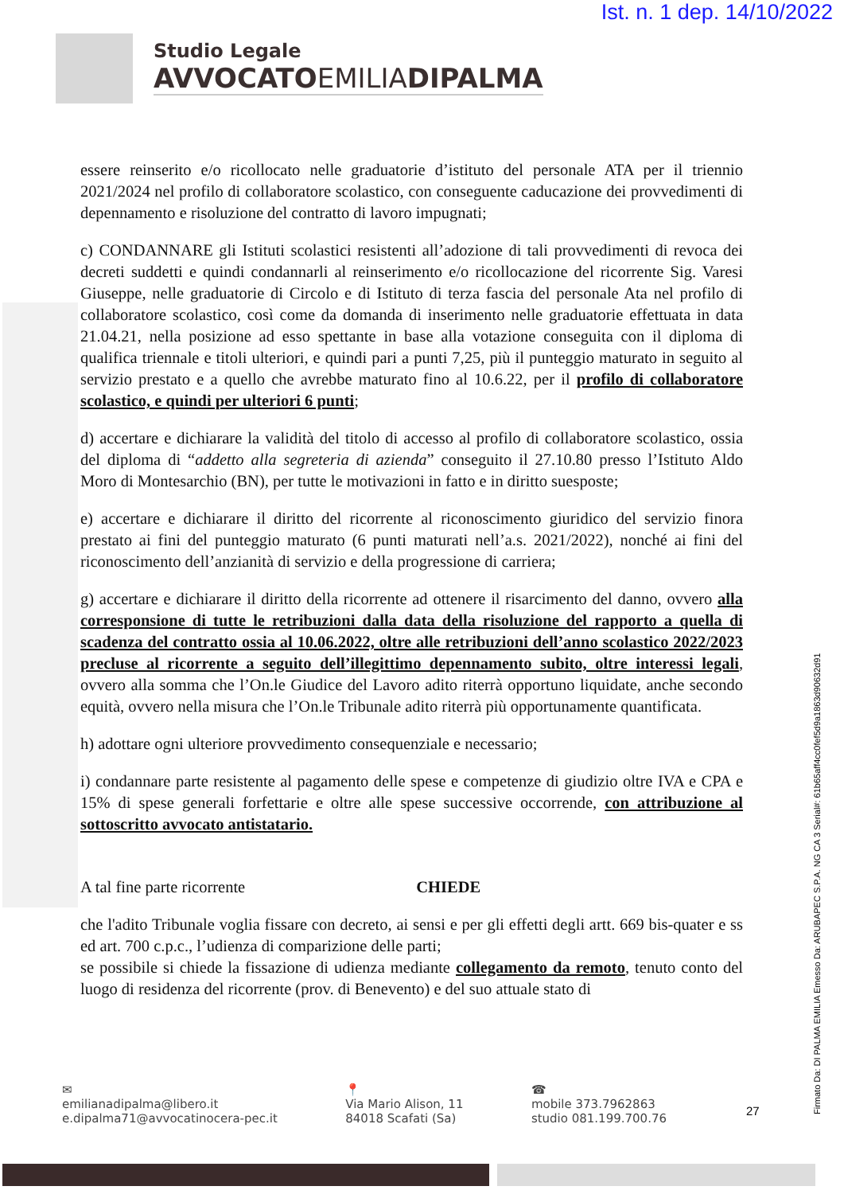Ist. n. 1 dep. 14/10/2022
Studio Legale
AVVOCATOEMILIADIPALMA
essere reinserito e/o ricollocato nelle graduatorie d’istituto del personale ATA per il triennio 2021/2024 nel profilo di collaboratore scolastico, con conseguente caducazione dei provvedimenti di depennamento e risoluzione del contratto di lavoro impugnati;
c) CONDANNARE gli Istituti scolastici resistenti all’adozione di tali provvedimenti di revoca dei decreti suddetti e quindi condannarli al reinserimento e/o ricollocazione del ricorrente Sig. Varesi Giuseppe, nelle graduatorie di Circolo e di Istituto di terza fascia del personale Ata nel profilo di collaboratore scolastico, così come da domanda di inserimento nelle graduatorie effettuata in data 21.04.21, nella posizione ad esso spettante in base alla votazione conseguita con il diploma di qualifica triennale e titoli ulteriori, e quindi pari a punti 7,25, più il punteggio maturato in seguito al servizio prestato e a quello che avrebbe maturato fino al 10.6.22, per il profilo di collaboratore scolastico, e quindi per ulteriori 6 punti;
d) accertare e dichiarare la validità del titolo di accesso al profilo di collaboratore scolastico, ossia del diploma di “addetto alla segreteria di azienda” conseguito il 27.10.80 presso l’Istituto Aldo Moro di Montesarchio (BN), per tutte le motivazioni in fatto e in diritto suesposte;
e) accertare e dichiarare il diritto del ricorrente al riconoscimento giuridico del servizio finora prestato ai fini del punteggio maturato (6 punti maturati nell’a.s. 2021/2022), nonché ai fini del riconoscimento dell’anzianità di servizio e della progressione di carriera;
g) accertare e dichiarare il diritto della ricorrente ad ottenere il risarcimento del danno, ovvero alla corresponsione di tutte le retribuzioni dalla data della risoluzione del rapporto a quella di scadenza del contratto ossia al 10.06.2022, oltre alle retribuzioni dell’anno scolastico 2022/2023 precluse al ricorrente a seguito dell’illegittimo depennamento subito, oltre interessi legali, ovvero alla somma che l’On.le Giudice del Lavoro adito riterrà opportuno liquidate, anche secondo equità, ovvero nella misura che l’On.le Tribunale adito riterrà più opportunamente quantificata.
h) adottare ogni ulteriore provvedimento consequenziale e necessario;
i) condannare parte resistente al pagamento delle spese e competenze di giudizio oltre IVA e CPA e 15% di spese generali forfettarie e oltre alle spese successive occorrende, con attribuzione al sottoscritto avvocato antistatario.
A tal fine parte ricorrente CHIEDE
che l'adito Tribunale voglia fissare con decreto, ai sensi e per gli effetti degli artt. 669 bis-quater e ss ed art. 700 c.p.c., l’udienza di comparizione delle parti;
se possibile si chiede la fissazione di udienza mediante collegamento da remoto, tenuto conto del luogo di residenza del ricorrente (prov. di Benevento) e del suo attuale stato di
✉
emilianadipalma@libero.it
e.dipalma71@avvocatinocera-pec.it
📍
Via Mario Alison, 11
84018 Scafati (Sa)
☎
mobile 373.7962863
studio 081.199.700.76
27
Firmato Da: DI PALMA EMILIA Emesso Da: ARUBAPEC S.P.A. NG CA 3 Serial#: 61b65aff4cc0fef5d9a1863d90632d91